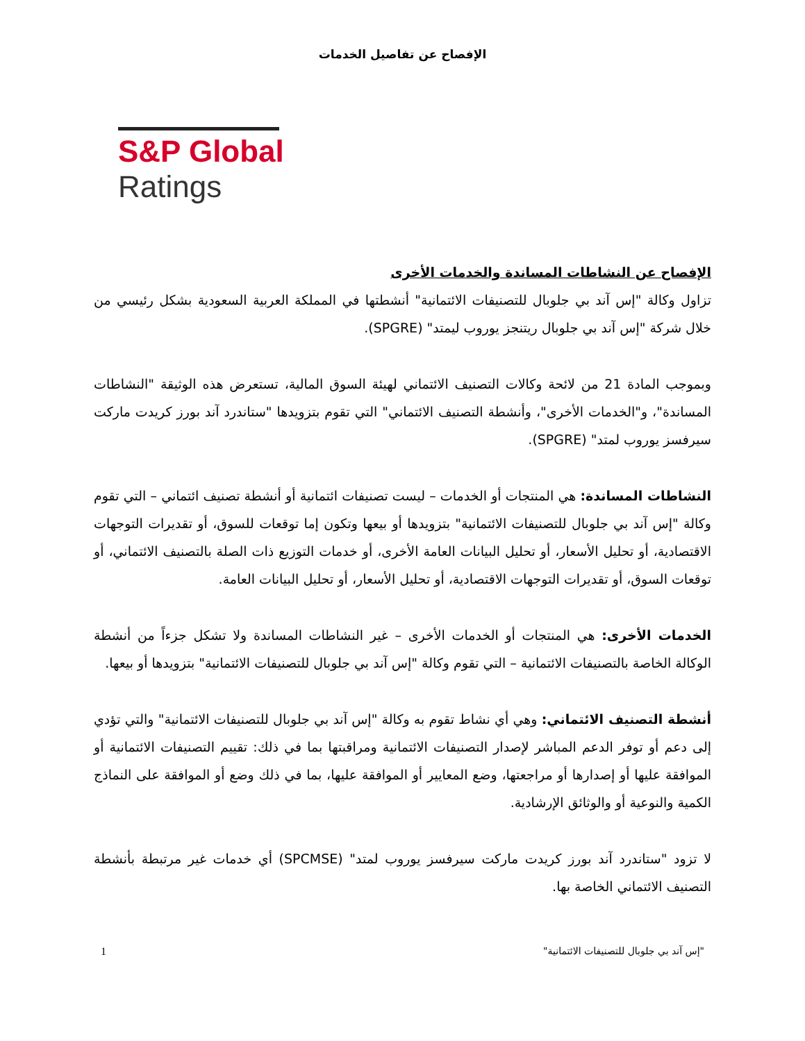الإفصاح عن تفاصيل الخدمات
S&P Global
Ratings
الإفصاح عن النشاطات المساندة والخدمات الأخرى
تزاول وكالة "إس آند بي جلوبال للتصنيفات الائتمانية" أنشطتها في المملكة العربية السعودية بشكل رئيسي من خلال شركة "إس آند بي جلوبال ريتنجز يوروب ليمتد" (SPGRE).
وبموجب المادة 21 من لائحة وكالات التصنيف الائتماني لهيئة السوق المالية، تستعرض هذه الوثيقة "النشاطات المساندة"، و"الخدمات الأخرى"، وأنشطة التصنيف الائتماني" التي تقوم بتزويدها "ستاندرد آند بورز كريدت ماركت سيرفسز يوروب لمتد" (SPGRE).
النشاطات المساندة: هي المنتجات أو الخدمات – ليست تصنيفات ائتمانية أو أنشطة تصنيف ائتماني – التي تقوم وكالة "إس آند بي جلوبال للتصنيفات الائتمانية" بتزويدها أو بيعها وتكون إما توقعات للسوق، أو تقديرات التوجهات الاقتصادية، أو تحليل الأسعار، أو تحليل البيانات العامة الأخرى، أو خدمات التوزيع ذات الصلة بالتصنيف الائتماني، أو توقعات السوق، أو تقديرات التوجهات الاقتصادية، أو تحليل الأسعار، أو تحليل البيانات العامة.
الخدمات الأخرى: هي المنتجات أو الخدمات الأخرى – غير النشاطات المساندة ولا تشكل جزءاً من أنشطة الوكالة الخاصة بالتصنيفات الائتمانية – التي تقوم وكالة "إس آند بي جلوبال للتصنيفات الائتمانية" بتزويدها أو بيعها.
أنشطة التصنيف الائتماني: وهي أي نشاط تقوم به وكالة "إس آند بي جلوبال للتصنيفات الائتمانية" والتي تؤدي إلى دعم أو توفر الدعم المباشر لإصدار التصنيفات الائتمانية ومراقبتها بما في ذلك: تقييم التصنيفات الائتمانية أو الموافقة عليها أو إصدارها أو مراجعتها، وضع المعايير أو الموافقة عليها، بما في ذلك وضع أو الموافقة على النماذج الكمية والنوعية أو والوثائق الإرشادية.
لا تزود "ستاندرد آند بورز كريدت ماركت سيرفسز يوروب لمتد" (SPCMSE) أي خدمات غير مرتبطة بأنشطة التصنيف الائتماني الخاصة بها.
1 "إس آند بي جلوبال للتصنيفات الائتمانية"